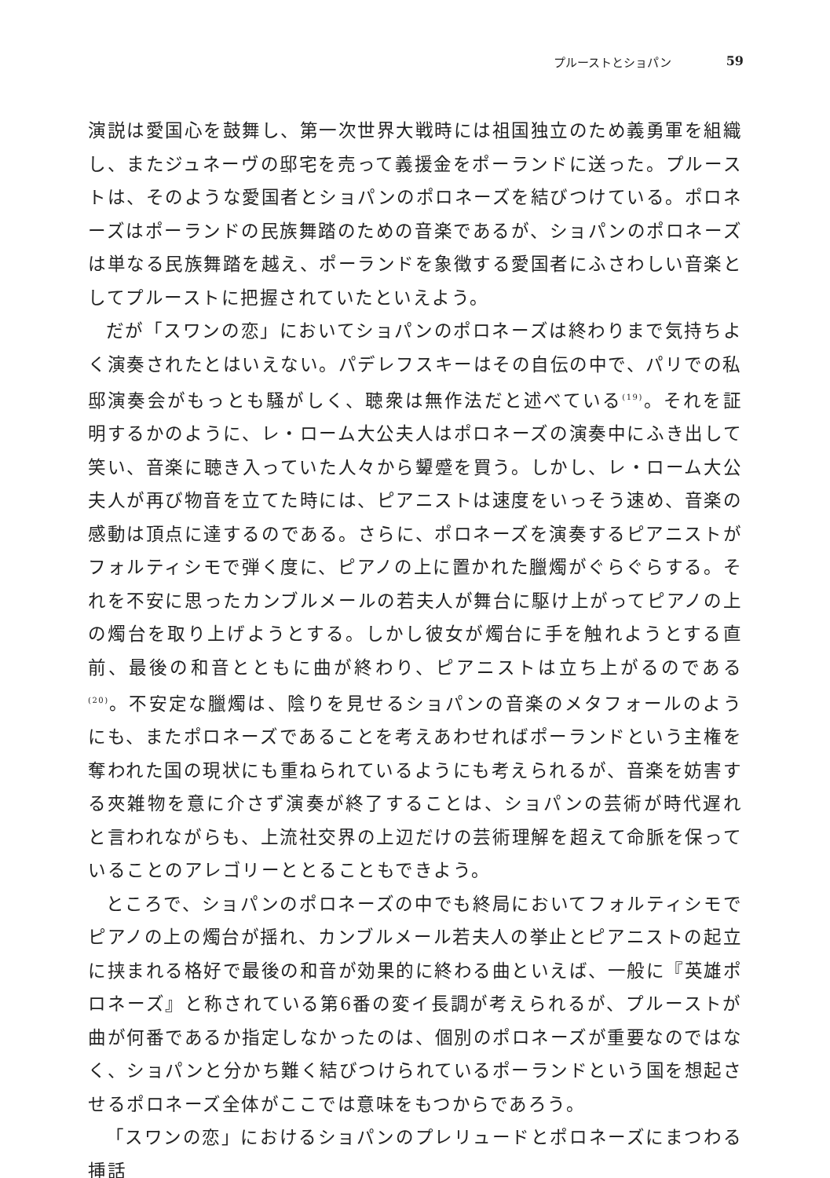プルーストとショパン 59
演説は愛国心を鼓舞し、第一次世界大戦時には祖国独立のため義勇軍を組織し、またジュネーヴの邸宅を売って義援金をポーランドに送った。プルーストは、そのような愛国者とショパンのポロネーズを結びつけている。ポロネーズはポーランドの民族舞踏のための音楽であるが、ショパンのポロネーズは単なる民族舞踏を越え、ポーランドを象徴する愛国者にふさわしい音楽としてプルーストに把握されていたといえよう。
だが「スワンの恋」においてショパンのポロネーズは終わりまで気持ちよく演奏されたとはいえない。パデレフスキーはその自伝の中で、パリでの私邸演奏会がもっとも騒がしく、聴衆は無作法だと述べている<sup>(19)</sup>。それを証明するかのように、レ・ローム大公夫人はポロネーズの演奏中にふき出して笑い、音楽に聴き入っていた人々から顰蹙を買う。しかし、レ・ローム大公夫人が再び物音を立てた時には、ピアニストは速度をいっそう速め、音楽の感動は頂点に達するのである。さらに、ポロネーズを演奏するピアニストがフォルティシモで弾く度に、ピアノの上に置かれた臘燭がぐらぐらする。それを不安に思ったカンブルメールの若夫人が舞台に駆け上がってピアノの上の燭台を取り上げようとする。しかし彼女が燭台に手を触れようとする直前、最後の和音とともに曲が終わり、ピアニストは立ち上がるのである<sup>(20)</sup>。不安定な臘燭は、陰りを見せるショパンの音楽のメタフォールのようにも、またポロネーズであることを考えあわせればポーランドという主権を奪われた国の現状にも重ねられているようにも考えられるが、音楽を妨害する夾雑物を意に介さず演奏が終了することは、ショパンの芸術が時代遅れと言われながらも、上流社交界の上辺だけの芸術理解を超えて命脈を保っていることのアレゴリーととることもできよう。
ところで、ショパンのポロネーズの中でも終局においてフォルティシモでピアノの上の燭台が揺れ、カンブルメール若夫人の挙止とピアニストの起立に挟まれる格好で最後の和音が効果的に終わる曲といえば、一般に『英雄ポロネーズ』と称されている第6番の変イ長調が考えられるが、プルーストが曲が何番であるか指定しなかったのは、個別のポロネーズが重要なのではなく、ショパンと分かち難く結びつけられているポーランドという国を想起させるポロネーズ全体がここでは意味をもつからであろう。
「スワンの恋」におけるショパンのプレリュードとポロネーズにまつわる挿話